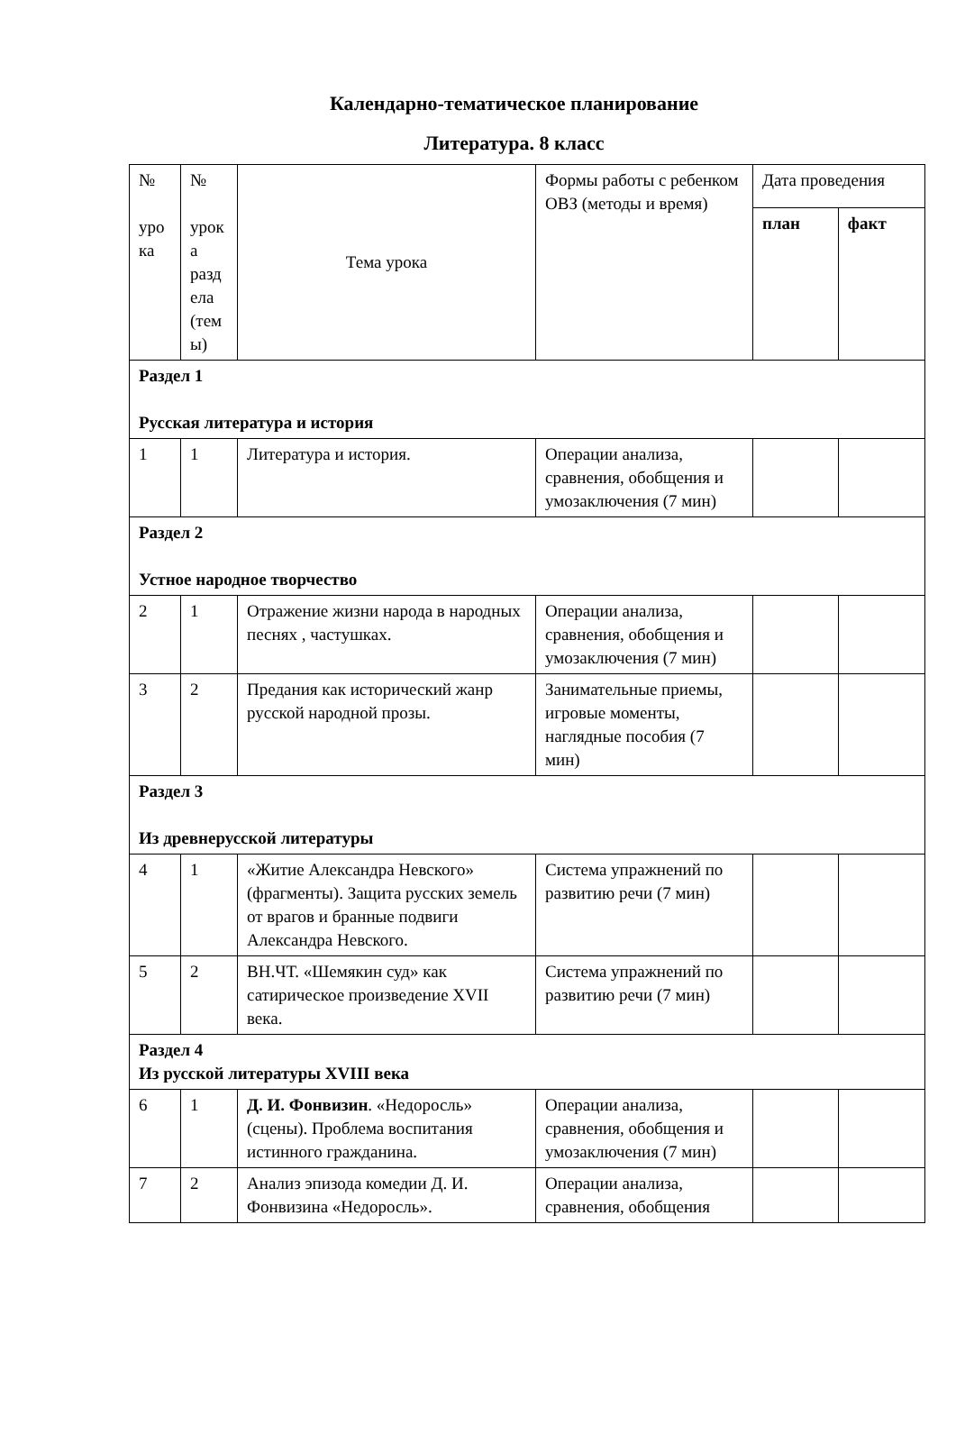Календарно-тематическое планирование
Литература. 8 класс
| № уро ка | № урок а разд ела (тем ы) | Тема урока | Формы работы с ребенком ОВЗ (методы и время) | Дата проведения | |
| --- | --- | --- | --- | --- | --- |
| | | | | план | факт |
| Раздел 1 Русская литература и история | | | | | |
| 1 | 1 | Литература и история. | Операции анализа, сравнения, обобщения и умозаключения (7 мин) | | |
| Раздел 2 Устное народное творчество | | | | | |
| 2 | 1 | Отражение жизни народа в народных песнях , частушках. | Операции анализа, сравнения, обобщения и умозаключения (7 мин) | | |
| 3 | 2 | Предания как исторический жанр русской народной прозы. | Занимательные приемы, игровые моменты, наглядные пособия (7 мин) | | |
| Раздел 3 Из древнерусской литературы | | | | | |
| 4 | 1 | «Житие Александра Невского» (фрагменты). Защита русских земель от врагов и бранные подвиги Александра Невского. | Система упражнений по развитию речи (7 мин) | | |
| 5 | 2 | ВН.ЧТ. «Шемякин суд» как сатирическое произведение XVII века. | Система упражнений по развитию речи (7 мин) | | |
| Раздел 4 Из русской литературы XVIII века | | | | | |
| 6 | 1 | Д. И. Фонвизин . «Недоросль» (сцены). Проблема воспитания истинного гражданина. | Операции анализа, сравнения, обобщения и умозаключения (7 мин) | | |
| 7 | 2 | Анализ эпизода комедии Д. И. Фонвизина «Недоросль». | Операции анализа, сравнения, обобщения | | |